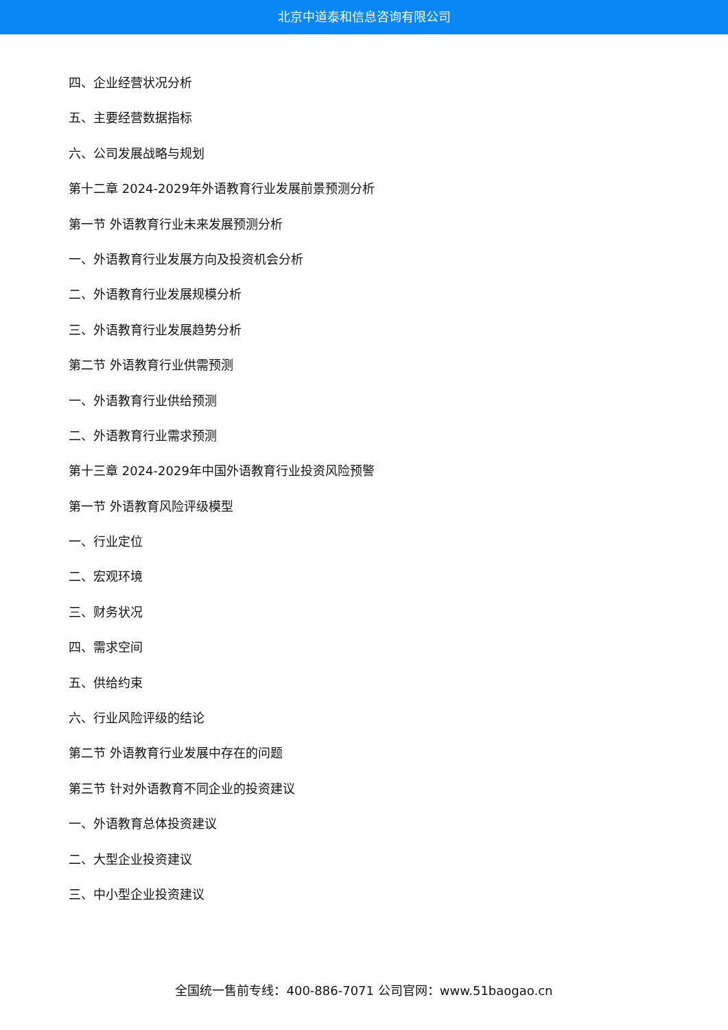北京中道泰和信息咨询有限公司
四、企业经营状况分析
五、主要经营数据指标
六、公司发展战略与规划
第十二章 2024-2029年外语教育行业发展前景预测分析
第一节 外语教育行业未来发展预测分析
一、外语教育行业发展方向及投资机会分析
二、外语教育行业发展规模分析
三、外语教育行业发展趋势分析
第二节 外语教育行业供需预测
一、外语教育行业供给预测
二、外语教育行业需求预测
第十三章 2024-2029年中国外语教育行业投资风险预警
第一节 外语教育风险评级模型
一、行业定位
二、宏观环境
三、财务状况
四、需求空间
五、供给约束
六、行业风险评级的结论
第二节 外语教育行业发展中存在的问题
第三节 针对外语教育不同企业的投资建议
一、外语教育总体投资建议
二、大型企业投资建议
三、中小型企业投资建议
全国统一售前专线：400-886-7071 公司官网：www.51baogao.cn